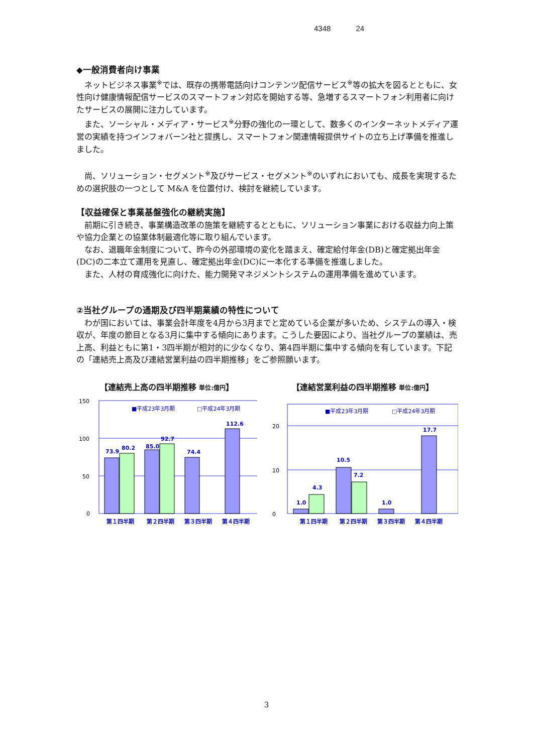4348 24
◆一般消費者向け事業
ネットビジネス事業<sup>※</sup>では、既存の携帯電話向けコンテンツ配信サービス<sup>※</sup>等の拡大を図るとともに、女性向け健康情報配信サービスのスマートフォン対応を開始する等、急増するスマートフォン利用者に向けたサービスの展開に注力しています。
また、ソーシャル・メディア・サービス<sup>※</sup>分野の強化の一環として、数多くのインターネットメディア運営の実績を持つインフォバーン社と提携し、スマートフォン関連情報提供サイトの立ち上げ準備を推進しました。
尚、ソリューション・セグメント<sup>※</sup>及びサービス・セグメント<sup>※</sup>のいずれにおいても、成長を実現するための選択肢の一つとして M&A を位置付け、検討を継続しています。
【収益確保と事業基盤強化の継続実施】
前期に引き続き、事業構造改革の施策を継続するとともに、ソリューション事業における収益力向上策や協力企業との協業体制最適化等に取り組んでいます。
なお、退職年金制度について、昨今の外部環境の変化を踏まえ、確定給付年金(DB)と確定拠出年金(DC)の二本立て運用を見直し、確定拠出年金(DC)に一本化する準備を推進しました。
また、人材の育成強化に向けた、能力開発マネジメントシステムの運用準備を進めています。
②当社グループの通期及び四半期業績の特性について
わが国においては、事業会計年度を4月から3月までと定めている企業が多いため、システムの導入・検収が、年度の節目となる3月に集中する傾向にあります。こうした要因により、当社グループの業績は、売上高、利益ともに第1・3四半期が相対的に少なくなり、第4四半期に集中する傾向を有しています。下記の「連結売上高及び連結営業利益の四半期推移」をご参照願います。
【連結売上高の四半期推移 単位:億円】
150
100
50
0
■平成23年3月期
□平成24年3月期
73.9
80.2
85.0
92.7
74.4
112.6
第１四半期
第２四半期
第３四半期
第４四半期
【連結営業利益の四半期推移 単位:億円】
20
10
0
■平成23年3月期
□平成24年3月期
1.0
4.3
10.5
7.2
1.0
17.7
第１四半期
第２四半期
第３四半期
第４四半期
3